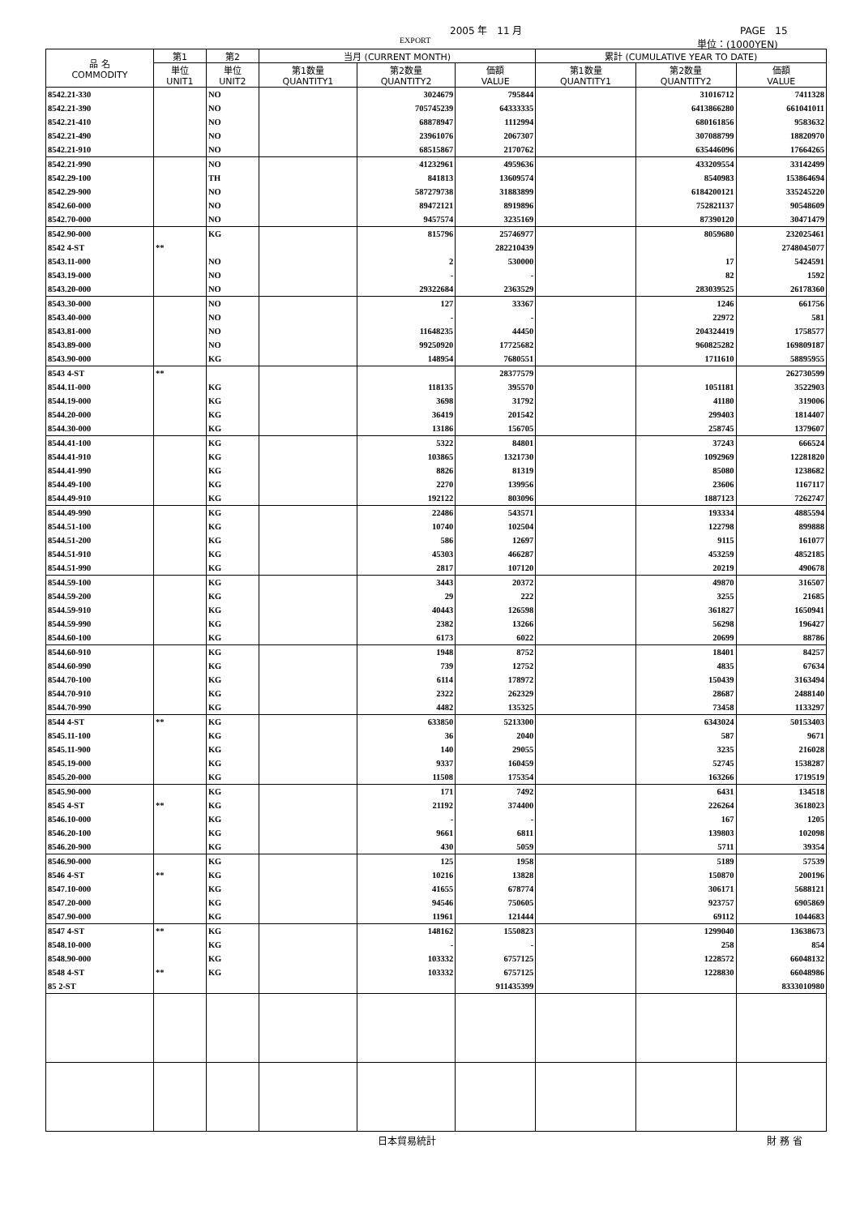2005 年　11 月 PAGE　15
EXPORT 単位：(1000YEN)
| 品 名 COMMODITY | 第1 | 第2 | 当月 (CURRENT MONTH) | | | 累計 (CUMULATIVE YEAR TO DATE) | | |
| --- | --- | --- | --- | --- | --- | --- | --- | --- |
| | 単位 UNIT1 | 単位 UNIT2 | 第1数量 QUANTITY1 | 第2数量 QUANTITY2 | 価額 VALUE | 第1数量 QUANTITY1 | 第2数量 QUANTITY2 | 価額 VALUE |
| 8542.21-330 | | NO | | 3024679 | 795844 | | 31016712 | 7411328 |
| 8542.21-390 | | NO | | 705745239 | 64333335 | | 6413866280 | 661041011 |
| 8542.21-410 | | NO | | 68878947 | 1112994 | | 680161856 | 9583632 |
| 8542.21-490 | | NO | | 23961076 | 2067307 | | 307088799 | 18820970 |
| 8542.21-910 | | NO | | 68515867 | 2170762 | | 635446096 | 17664265 |
| 8542.21-990 | | NO | | 41232961 | 4959636 | | 433209554 | 33142499 |
| 8542.29-100 | | TH | | 841813 | 13609574 | | 8540983 | 153864694 |
| 8542.29-900 | | NO | | 587279738 | 31883899 | | 6184200121 | 335245220 |
| 8542.60-000 | | NO | | 89472121 | 8919896 | | 752821137 | 90548609 |
| 8542.70-000 | | NO | | 9457574 | 3235169 | | 87390120 | 30471479 |
| 8542.90-000 | | KG | | 815796 | 25746977 | | 8059680 | 232025461 |
| 8542 4-ST | ** | | | | 282210439 | | | 2748045077 |
| 8543.11-000 | | NO | | 2 | 530000 | | 17 | 5424591 |
| 8543.19-000 | | NO | | - | - | | 82 | 1592 |
| 8543.20-000 | | NO | | 29322684 | 2363529 | | 283039525 | 26178360 |
| 8543.30-000 | | NO | | 127 | 33367 | | 1246 | 661756 |
| 8543.40-000 | | NO | | - | - | | 22972 | 581 |
| 8543.81-000 | | NO | | 11648235 | 44450 | | 204324419 | 1758577 |
| 8543.89-000 | | NO | | 99250920 | 17725682 | | 960825282 | 169809187 |
| 8543.90-000 | | KG | | 148954 | 7680551 | | 1711610 | 58895955 |
| 8543 4-ST | ** | | | | 28377579 | | | 262730599 |
| 8544.11-000 | | KG | | 118135 | 395570 | | 1051181 | 3522903 |
| 8544.19-000 | | KG | | 3698 | 31792 | | 41180 | 319006 |
| 8544.20-000 | | KG | | 36419 | 201542 | | 299403 | 1814407 |
| 8544.30-000 | | KG | | 13186 | 156705 | | 258745 | 1379607 |
| 8544.41-100 | | KG | | 5322 | 84801 | | 37243 | 666524 |
| 8544.41-910 | | KG | | 103865 | 1321730 | | 1092969 | 12281820 |
| 8544.41-990 | | KG | | 8826 | 81319 | | 85080 | 1238682 |
| 8544.49-100 | | KG | | 2270 | 139956 | | 23606 | 1167117 |
| 8544.49-910 | | KG | | 192122 | 803096 | | 1887123 | 7262747 |
| 8544.49-990 | | KG | | 22486 | 543571 | | 193334 | 4885594 |
| 8544.51-100 | | KG | | 10740 | 102504 | | 122798 | 899888 |
| 8544.51-200 | | KG | | 586 | 12697 | | 9115 | 161077 |
| 8544.51-910 | | KG | | 45303 | 466287 | | 453259 | 4852185 |
| 8544.51-990 | | KG | | 2817 | 107120 | | 20219 | 490678 |
| 8544.59-100 | | KG | | 3443 | 20372 | | 49870 | 316507 |
| 8544.59-200 | | KG | | 29 | 222 | | 3255 | 21685 |
| 8544.59-910 | | KG | | 40443 | 126598 | | 361827 | 1650941 |
| 8544.59-990 | | KG | | 2382 | 13266 | | 56298 | 196427 |
| 8544.60-100 | | KG | | 6173 | 6022 | | 20699 | 88786 |
| 8544.60-910 | | KG | | 1948 | 8752 | | 18401 | 84257 |
| 8544.60-990 | | KG | | 739 | 12752 | | 4835 | 67634 |
| 8544.70-100 | | KG | | 6114 | 178972 | | 150439 | 3163494 |
| 8544.70-910 | | KG | | 2322 | 262329 | | 28687 | 2488140 |
| 8544.70-990 | | KG | | 4482 | 135325 | | 73458 | 1133297 |
| 8544 4-ST | ** | KG | | 633850 | 5213300 | | 6343024 | 50153403 |
| 8545.11-100 | | KG | | 36 | 2040 | | 587 | 9671 |
| 8545.11-900 | | KG | | 140 | 29055 | | 3235 | 216028 |
| 8545.19-000 | | KG | | 9337 | 160459 | | 52745 | 1538287 |
| 8545.20-000 | | KG | | 11508 | 175354 | | 163266 | 1719519 |
| 8545.90-000 | | KG | | 171 | 7492 | | 6431 | 134518 |
| 8545 4-ST | ** | KG | | 21192 | 374400 | | 226264 | 3618023 |
| 8546.10-000 | | KG | | - | - | | 167 | 1205 |
| 8546.20-100 | | KG | | 9661 | 6811 | | 139803 | 102098 |
| 8546.20-900 | | KG | | 430 | 5059 | | 5711 | 39354 |
| 8546.90-000 | | KG | | 125 | 1958 | | 5189 | 57539 |
| 8546 4-ST | ** | KG | | 10216 | 13828 | | 150870 | 200196 |
| 8547.10-000 | | KG | | 41655 | 678774 | | 306171 | 5688121 |
| 8547.20-000 | | KG | | 94546 | 750605 | | 923757 | 6905869 |
| 8547.90-000 | | KG | | 11961 | 121444 | | 69112 | 1044683 |
| 8547 4-ST | ** | KG | | 148162 | 1550823 | | 1299040 | 13638673 |
| 8548.10-000 | | KG | | - | - | | 258 | 854 |
| 8548.90-000 | | KG | | 103332 | 6757125 | | 1228572 | 66048132 |
| 8548 4-ST | ** | KG | | 103332 | 6757125 | | 1228830 | 66048986 |
| 85 2-ST | | | | | 911435399 | | | 8333010980 |
日本貿易統計 財 務 省